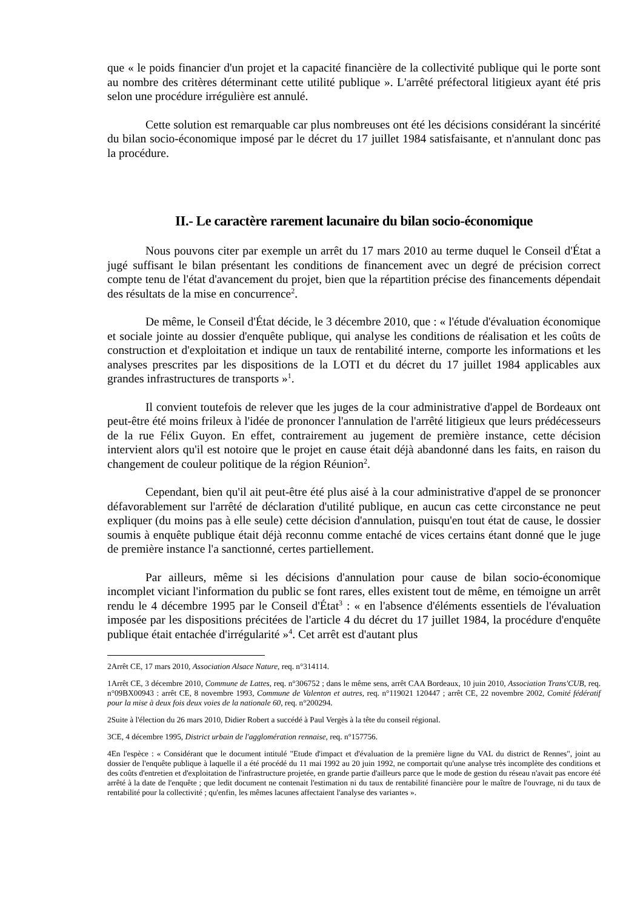que « le poids financier d'un projet et la capacité financière de la collectivité publique qui le porte sont au nombre des critères déterminant cette utilité publique ». L'arrêté préfectoral litigieux ayant été pris selon une procédure irrégulière est annulé.
Cette solution est remarquable car plus nombreuses ont été les décisions considérant la sincérité du bilan socio-économique imposé par le décret du 17 juillet 1984 satisfaisante, et n'annulant donc pas la procédure.
II.- Le caractère rarement lacunaire du bilan socio-économique
Nous pouvons citer par exemple un arrêt du 17 mars 2010 au terme duquel le Conseil d'État a jugé suffisant le bilan présentant les conditions de financement avec un degré de précision correct compte tenu de l'état d'avancement du projet, bien que la répartition précise des financements dépendait des résultats de la mise en concurrence<sup>2</sup>.
De même, le Conseil d'État décide, le 3 décembre 2010, que : « l'étude d'évaluation économique et sociale jointe au dossier d'enquête publique, qui analyse les conditions de réalisation et les coûts de construction et d'exploitation et indique un taux de rentabilité interne, comporte les informations et les analyses prescrites par les dispositions de la LOTI et du décret du 17 juillet 1984 applicables aux grandes infrastructures de transports »<sup>1</sup>.
Il convient toutefois de relever que les juges de la cour administrative d'appel de Bordeaux ont peut-être été moins frileux à l'idée de prononcer l'annulation de l'arrêté litigieux que leurs prédécesseurs de la rue Félix Guyon. En effet, contrairement au jugement de première instance, cette décision intervient alors qu'il est notoire que le projet en cause était déjà abandonné dans les faits, en raison du changement de couleur politique de la région Réunion<sup>2</sup>.
Cependant, bien qu'il ait peut-être été plus aisé à la cour administrative d'appel de se prononcer défavorablement sur l'arrêté de déclaration d'utilité publique, en aucun cas cette circonstance ne peut expliquer (du moins pas à elle seule) cette décision d'annulation, puisqu'en tout état de cause, le dossier soumis à enquête publique était déjà reconnu comme entaché de vices certains étant donné que le juge de première instance l'a sanctionné, certes partiellement.
Par ailleurs, même si les décisions d'annulation pour cause de bilan socio-économique incomplet viciant l'information du public se font rares, elles existent tout de même, en témoigne un arrêt rendu le 4 décembre 1995 par le Conseil d'État<sup>3</sup> : « en l'absence d'éléments essentiels de l'évaluation imposée par les dispositions précitées de l'article 4 du décret du 17 juillet 1984, la procédure d'enquête publique était entachée d'irrégularité »<sup>4</sup>. Cet arrêt est d'autant plus
2Arrêt CE, 17 mars 2010, Association Alsace Nature, req. n°314114.
1Arrêt CE, 3 décembre 2010, Commune de Lattes, req. n°306752 ; dans le même sens, arrêt CAA Bordeaux, 10 juin 2010, Association Trans'CUB, req. n°09BX00943 : arrêt CE, 8 novembre 1993, Commune de Valenton et autres, req. n°119021 120447 ; arrêt CE, 22 novembre 2002, Comité fédératif pour la mise à deux fois deux voies de la nationale 60, req. n°200294.
2Suite à l'élection du 26 mars 2010, Didier Robert a succédé à Paul Vergès à la tête du conseil régional.
3CE, 4 décembre 1995, District urbain de l'agglomération rennaise, req. n°157756.
4En l'espèce : « Considérant que le document intitulé "Etude d'impact et d'évaluation de la première ligne du VAL du district de Rennes", joint au dossier de l'enquête publique à laquelle il a été procédé du 11 mai 1992 au 20 juin 1992, ne comportait qu'une analyse très incomplète des conditions et des coûts d'entretien et d'exploitation de l'infrastructure projetée, en grande partie d'ailleurs parce que le mode de gestion du réseau n'avait pas encore été arrêté à la date de l'enquête ; que ledit document ne contenait l'estimation ni du taux de rentabilité financière pour le maître de l'ouvrage, ni du taux de rentabilité pour la collectivité ; qu'enfin, les mêmes lacunes affectaient l'analyse des variantes ».